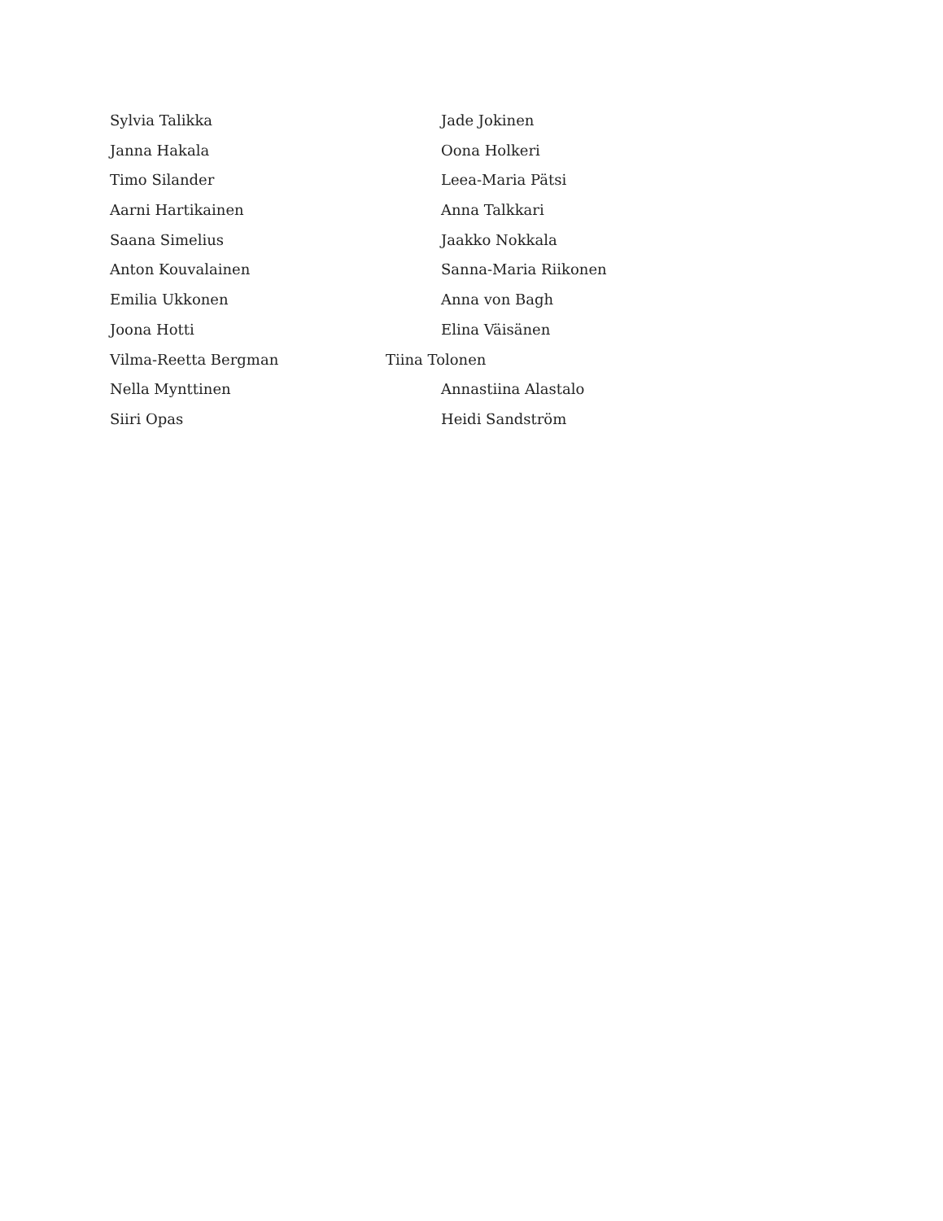Sylvia Talikka Jade Jokinen
Janna Hakala Oona Holkeri
Timo Silander Leea-Maria Pätsi
Aarni Hartikainen Anna Talkkari
Saana Simelius Jaakko Nokkala
Anton Kouvalainen Sanna-Maria Riikonen
Emilia Ukkonen Anna von Bagh
Joona Hotti Elina Väisänen
Vilma-Reetta Bergman Tiina Tolonen
Nella Mynttinen Annastiina Alastalo
Siiri Opas Heidi Sandström